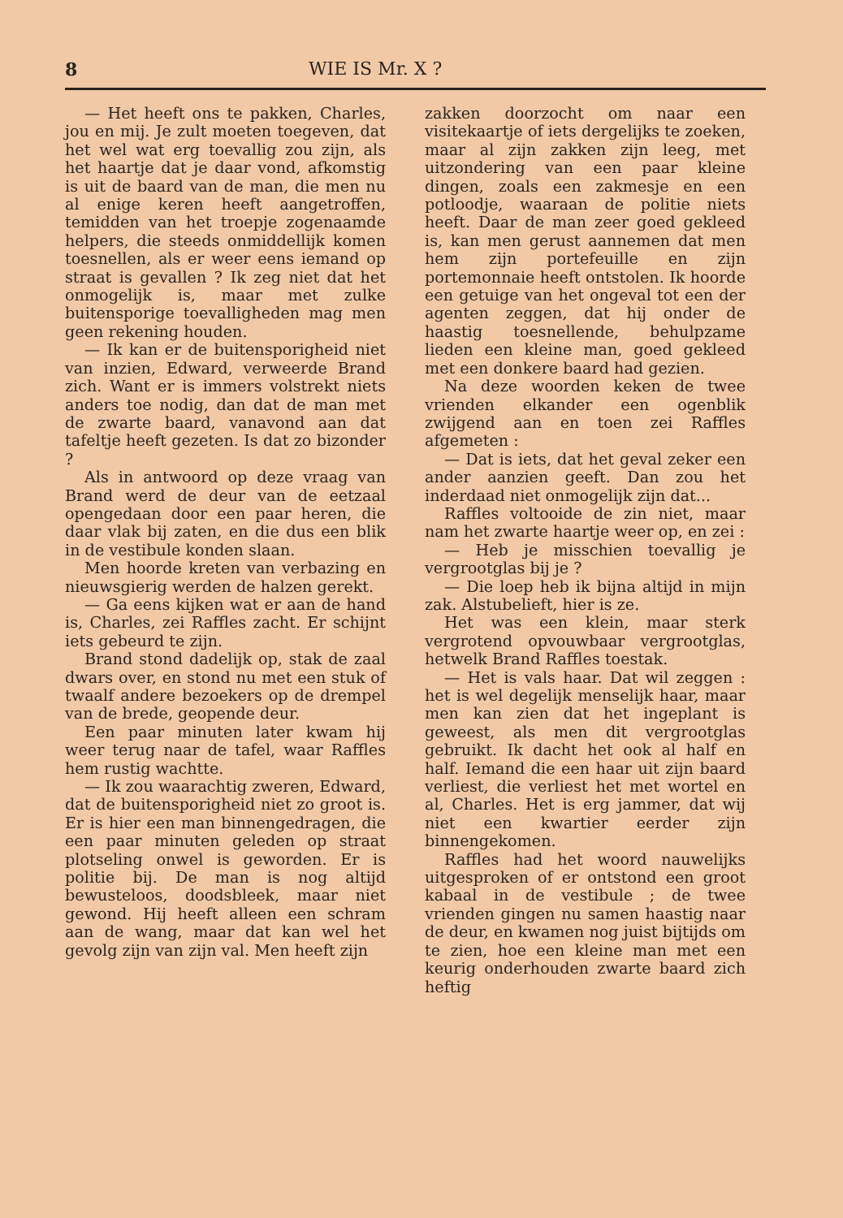8 WIE IS Mr. X ?
— Het heeft ons te pakken, Charles, jou en mij. Je zult moeten toegeven, dat het wel wat erg toevallig zou zijn, als het haartje dat je daar vond, afkomstig is uit de baard van de man, die men nu al enige keren heeft aangetroffen, temidden van het troepje zogenaamde helpers, die steeds onmiddellijk komen toesnellen, als er weer eens iemand op straat is gevallen ? Ik zeg niet dat het onmogelijk is, maar met zulke buitensporige toevalligheden mag men geen rekening houden.
— Ik kan er de buitensporigheid niet van inzien, Edward, verweerde Brand zich. Want er is immers volstrekt niets anders toe nodig, dan dat de man met de zwarte baard, vanavond aan dat tafeltje heeft gezeten. Is dat zo bizonder ?
Als in antwoord op deze vraag van Brand werd de deur van de eetzaal opengedaan door een paar heren, die daar vlak bij zaten, en die dus een blik in de vestibule konden slaan.
Men hoorde kreten van verbazing en nieuwsgierig werden de halzen gerekt.
— Ga eens kijken wat er aan de hand is, Charles, zei Raffles zacht. Er schijnt iets gebeurd te zijn.
Brand stond dadelijk op, stak de zaal dwars over, en stond nu met een stuk of twaalf andere bezoekers op de drempel van de brede, geopende deur.
Een paar minuten later kwam hij weer terug naar de tafel, waar Raffles hem rustig wachtte.
— Ik zou waarachtig zweren, Edward, dat de buitensporigheid niet zo groot is. Er is hier een man binnengedragen, die een paar minuten geleden op straat plotseling onwel is geworden. Er is politie bij. De man is nog altijd bewusteloos, doodsbleek, maar niet gewond. Hij heeft alleen een schram aan de wang, maar dat kan wel het gevolg zijn van zijn val. Men heeft zijn
zakken doorzocht om naar een visitekaartje of iets dergelijks te zoeken, maar al zijn zakken zijn leeg, met uitzondering van een paar kleine dingen, zoals een zakmesje en een potloodje, waaraan de politie niets heeft. Daar de man zeer goed gekleed is, kan men gerust aannemen dat men hem zijn portefeuille en zijn portemonnaie heeft ontstolen. Ik hoorde een getuige van het ongeval tot een der agenten zeggen, dat hij onder de haastig toesnellende, behulpzame lieden een kleine man, goed gekleed met een donkere baard had gezien.
Na deze woorden keken de twee vrienden elkander een ogenblik zwijgend aan en toen zei Raffles afgemeten :
— Dat is iets, dat het geval zeker een ander aanzien geeft. Dan zou het inderdaad niet onmogelijk zijn dat...
Raffles voltooide de zin niet, maar nam het zwarte haartje weer op, en zei :
— Heb je misschien toevallig je vergrootglas bij je ?
— Die loep heb ik bijna altijd in mijn zak. Alstubelieft, hier is ze.
Het was een klein, maar sterk vergrotend opvouwbaar vergrootglas, hetwelk Brand Raffles toestak.
— Het is vals haar. Dat wil zeggen : het is wel degelijk menselijk haar, maar men kan zien dat het ingeplant is geweest, als men dit vergrootglas gebruikt. Ik dacht het ook al half en half. Iemand die een haar uit zijn baard verliest, die verliest het met wortel en al, Charles. Het is erg jammer, dat wij niet een kwartier eerder zijn binnengekomen.
Raffles had het woord nauwelijks uitgesproken of er ontstond een groot kabaal in de vestibule ; de twee vrienden gingen nu samen haastig naar de deur, en kwamen nog juist bijtijds om te zien, hoe een kleine man met een keurig onderhouden zwarte baard zich heftig